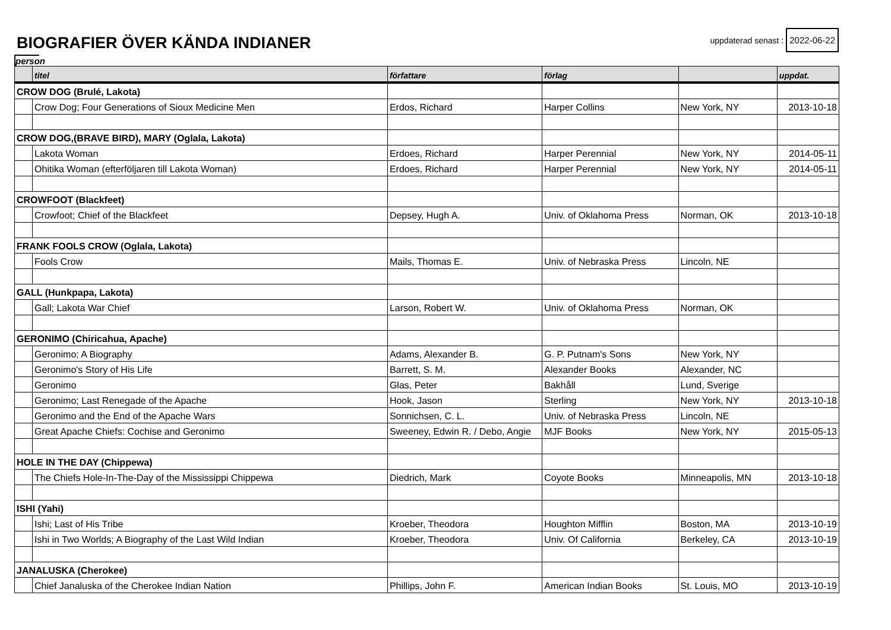BIOGRAFIER ÖVER KÄNDA INDIANER
uppdaterad senast : 2022-06-22
person
| | titel | författare | förlag | | uppdat. |
| --- | --- | --- | --- | --- | --- |
| CROW DOG (Brulé, Lakota) | | | | | |
| | Crow Dog; Four Generations of Sioux Medicine Men | Erdos, Richard | Harper Collins | New York, NY | 2013-10-18 |
| CROW DOG,(BRAVE BIRD), MARY (Oglala, Lakota) | | | | | |
| | Lakota Woman | Erdoes, Richard | Harper Perennial | New York, NY | 2014-05-11 |
| | Ohitika Woman (efterföljaren till Lakota Woman) | Erdoes, Richard | Harper Perennial | New York, NY | 2014-05-11 |
| CROWFOOT (Blackfeet) | | | | | |
| | Crowfoot; Chief of the Blackfeet | Depsey, Hugh A. | Univ. of Oklahoma Press | Norman, OK | 2013-10-18 |
| FRANK FOOLS CROW (Oglala, Lakota) | | | | | |
| | Fools Crow | Mails, Thomas E. | Univ. of Nebraska Press | Lincoln, NE | |
| GALL (Hunkpapa, Lakota) | | | | | |
| | Gall; Lakota War Chief | Larson, Robert W. | Univ. of Oklahoma Press | Norman, OK | |
| GERONIMO (Chiricahua, Apache) | | | | | |
| | Geronimo; A Biography | Adams, Alexander B. | G. P. Putnam's Sons | New York, NY | |
| | Geronimo's Story of His Life | Barrett, S. M. | Alexander Books | Alexander, NC | |
| | Geronimo | Glas, Peter | Bakhåll | Lund, Sverige | |
| | Geronimo; Last Renegade of the Apache | Hook, Jason | Sterling | New York, NY | 2013-10-18 |
| | Geronimo and the End of the Apache Wars | Sonnichsen, C. L. | Univ. of Nebraska Press | Lincoln, NE | |
| | Great Apache Chiefs: Cochise and Geronimo | Sweeney, Edwin R. / Debo, Angie | MJF Books | New York, NY | 2015-05-13 |
| HOLE IN THE DAY (Chippewa) | | | | | |
| | The Chiefs Hole-In-The-Day of the Mississippi Chippewa | Diedrich, Mark | Coyote Books | Minneapolis, MN | 2013-10-18 |
| ISHI (Yahi) | | | | | |
| | Ishi; Last of His Tribe | Kroeber, Theodora | Houghton Mifflin | Boston, MA | 2013-10-19 |
| | Ishi in Two Worlds; A Biography of the Last Wild Indian | Kroeber, Theodora | Univ. Of California | Berkeley, CA | 2013-10-19 |
| JANALUSKA (Cherokee) | | | | | |
| | Chief Janaluska of the Cherokee Indian Nation | Phillips, John F. | American Indian Books | St. Louis, MO | 2013-10-19 |